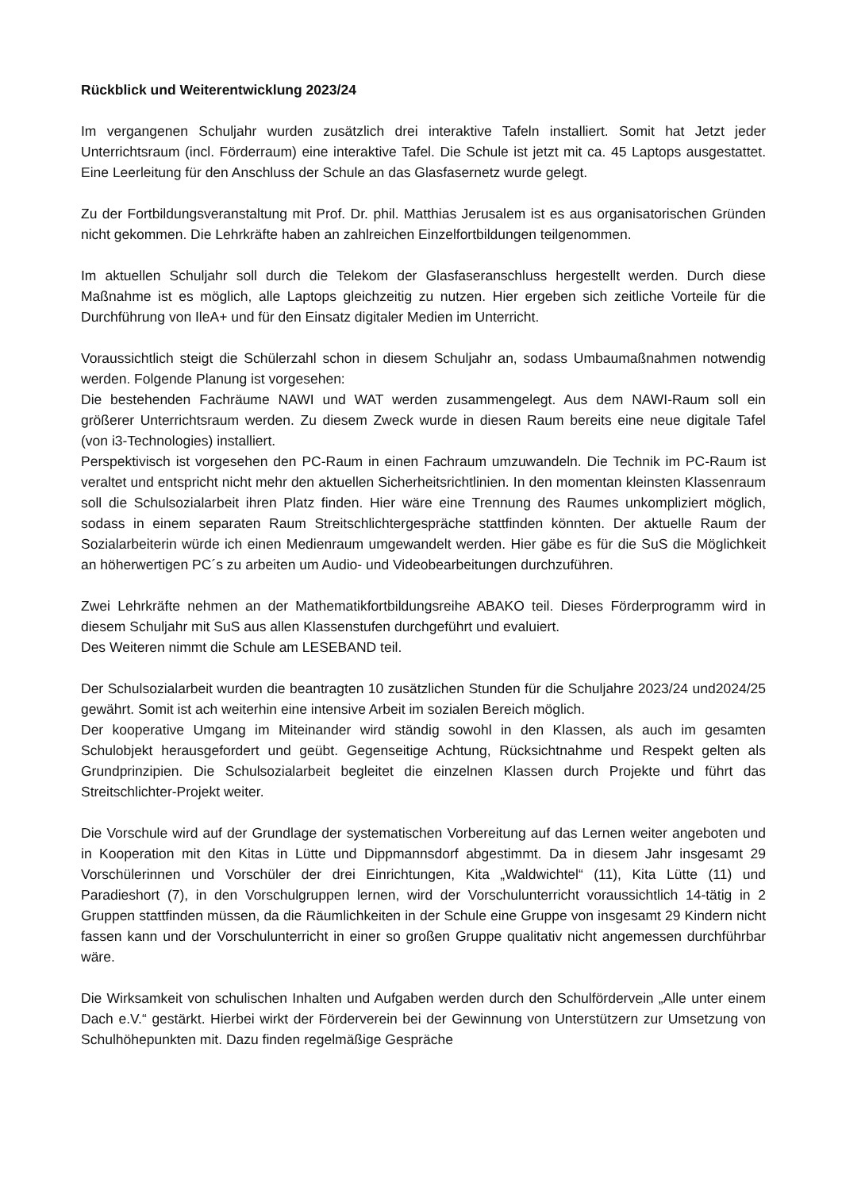Rückblick und Weiterentwicklung 2023/24
Im vergangenen Schuljahr wurden zusätzlich drei interaktive Tafeln installiert. Somit hat Jetzt jeder Unterrichtsraum (incl. Förderraum) eine interaktive Tafel. Die Schule ist jetzt mit ca. 45 Laptops ausgestattet. Eine Leerleitung für den Anschluss der Schule an das Glasfasernetz wurde gelegt.
Zu der Fortbildungsveranstaltung mit Prof. Dr. phil. Matthias Jerusalem ist es aus organisatorischen Gründen nicht gekommen. Die Lehrkräfte haben an zahlreichen Einzelfortbildungen teilgenommen.
Im aktuellen Schuljahr soll durch die Telekom der Glasfaseranschluss hergestellt werden. Durch diese Maßnahme ist es möglich, alle Laptops gleichzeitig zu nutzen. Hier ergeben sich zeitliche Vorteile für die Durchführung von IleA+ und für den Einsatz digitaler Medien im Unterricht.
Voraussichtlich steigt die Schülerzahl schon in diesem Schuljahr an, sodass Umbaumaßnahmen notwendig werden. Folgende Planung ist vorgesehen:
Die bestehenden Fachräume NAWI und WAT werden zusammengelegt. Aus dem NAWI-Raum soll ein größerer Unterrichtsraum werden. Zu diesem Zweck wurde in diesen Raum bereits eine neue digitale Tafel (von i3-Technologies) installiert.
Perspektivisch ist vorgesehen den PC-Raum in einen Fachraum umzuwandeln. Die Technik im PC-Raum ist veraltet und entspricht nicht mehr den aktuellen Sicherheitsrichtlinien. In den momentan kleinsten Klassenraum soll die Schulsozialarbeit ihren Platz finden. Hier wäre eine Trennung des Raumes unkompliziert möglich, sodass in einem separaten Raum Streitschlichtergespräche stattfinden könnten. Der aktuelle Raum der Sozialarbeiterin würde ich einen Medienraum umgewandelt werden. Hier gäbe es für die SuS die Möglichkeit an höherwertigen PC´s zu arbeiten um Audio- und Videobearbeitungen durchzuführen.
Zwei Lehrkräfte nehmen an der Mathematikfortbildungsreihe ABAKO teil. Dieses Förderprogramm wird in diesem Schuljahr mit SuS aus allen Klassenstufen durchgeführt und evaluiert.
Des Weiteren nimmt die Schule am LESEBAND teil.
Der Schulsozialarbeit wurden die beantragten 10 zusätzlichen Stunden für die Schuljahre 2023/24 und2024/25 gewährt. Somit ist ach weiterhin eine intensive Arbeit im sozialen Bereich möglich.
Der kooperative Umgang im Miteinander wird ständig sowohl in den Klassen, als auch im gesamten Schulobjekt herausgefordert und geübt. Gegenseitige Achtung, Rücksichtnahme und Respekt gelten als Grundprinzipien. Die Schulsozialarbeit begleitet die einzelnen Klassen durch Projekte und führt das Streitschlichter-Projekt weiter.
Die Vorschule wird auf der Grundlage der systematischen Vorbereitung auf das Lernen weiter angeboten und in Kooperation mit den Kitas in Lütte und Dippmannsdorf abgestimmt. Da in diesem Jahr insgesamt 29 Vorschülerinnen und Vorschüler der drei Einrichtungen, Kita „Waldwichtel“ (11), Kita Lütte (11) und Paradieshort (7), in den Vorschulgruppen lernen, wird der Vorschulunterricht voraussichtlich 14-tätig in 2 Gruppen stattfinden müssen, da die Räumlichkeiten in der Schule eine Gruppe von insgesamt 29 Kindern nicht fassen kann und der Vorschulunterricht in einer so großen Gruppe qualitativ nicht angemessen durchführbar wäre.
Die Wirksamkeit von schulischen Inhalten und Aufgaben werden durch den Schulfördervein „Alle unter einem Dach e.V.“ gestärkt. Hierbei wirkt der Förderverein bei der Gewinnung von Unterstützern zur Umsetzung von Schulhöhepunkten mit. Dazu finden regelmäßige Gespräche